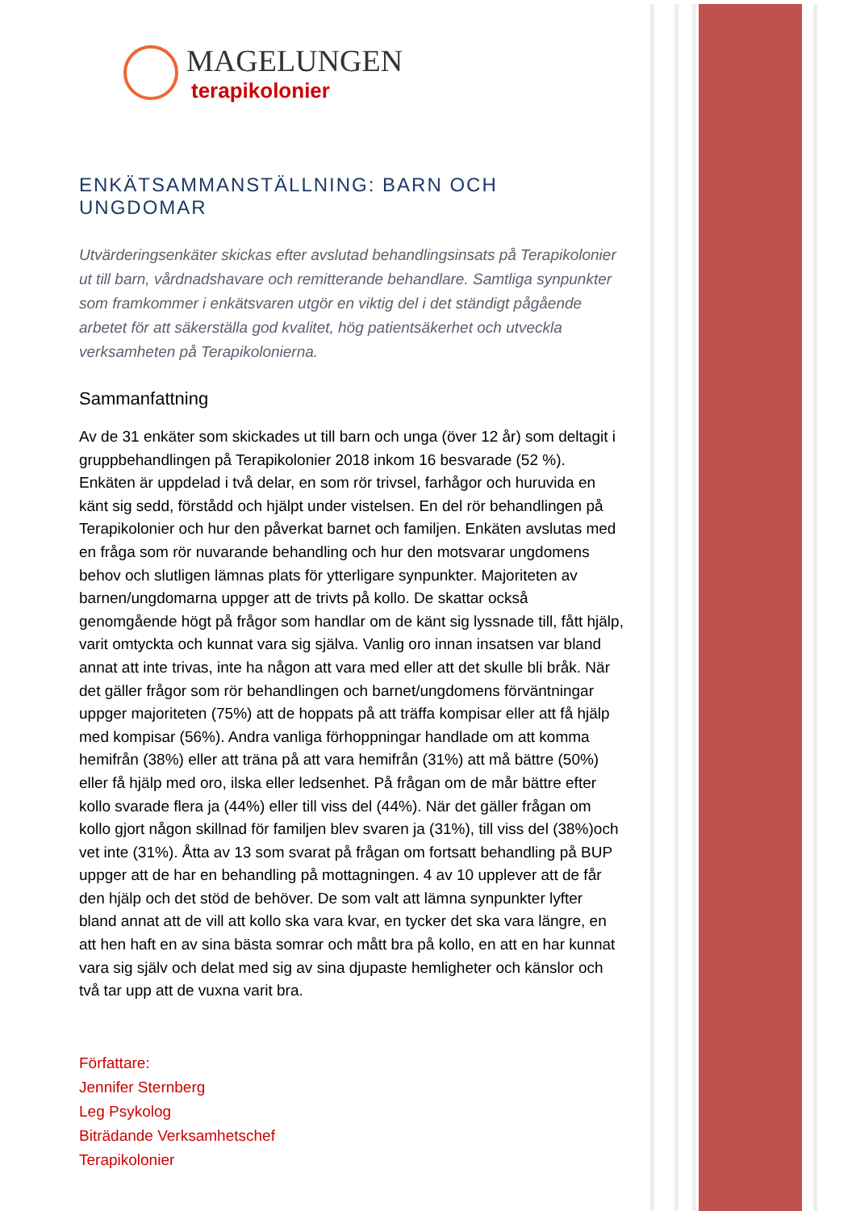MAGELUNGEN
terapikolonier
ENKÄTSAMMANSTÄLLNING: BARN OCH UNGDOMAR
Utvärderingsenkäter skickas efter avslutad behandlingsinsats på Terapikolonier ut till barn, vårdnadshavare och remitterande behandlare. Samtliga synpunkter som framkommer i enkätsvaren utgör en viktig del i det ständigt pågående arbetet för att säkerställa god kvalitet, hög patientsäkerhet och utveckla verksamheten på Terapikolonierna.
Sammanfattning
Av de 31 enkäter som skickades ut till barn och unga (över 12 år) som deltagit i gruppbehandlingen på Terapikolonier 2018 inkom 16 besvarade (52 %). Enkäten är uppdelad i två delar, en som rör trivsel, farhågor och huruvida en känt sig sedd, förstådd och hjälpt under vistelsen. En del rör behandlingen på Terapikolonier och hur den påverkat barnet och familjen. Enkäten avslutas med en fråga som rör nuvarande behandling och hur den motsvarar ungdomens behov och slutligen lämnas plats för ytterligare synpunkter. Majoriteten av barnen/ungdomarna uppger att de trivts på kollo. De skattar också genomgående högt på frågor som handlar om de känt sig lyssnade till, fått hjälp, varit omtyckta och kunnat vara sig själva. Vanlig oro innan insatsen var bland annat att inte trivas, inte ha någon att vara med eller att det skulle bli bråk. När det gäller frågor som rör behandlingen och barnet/ungdomens förväntningar uppger majoriteten (75%) att de hoppats på att träffa kompisar eller att få hjälp med kompisar (56%). Andra vanliga förhoppningar handlade om att komma hemifrån (38%) eller att träna på att vara hemifrån (31%) att må bättre (50%) eller få hjälp med oro, ilska eller ledsenhet. På frågan om de mår bättre efter kollo svarade flera ja (44%) eller till viss del (44%). När det gäller frågan om kollo gjort någon skillnad för familjen blev svaren ja (31%), till viss del (38%)och vet inte (31%). Åtta av 13 som svarat på frågan om fortsatt behandling på BUP uppger att de har en behandling på mottagningen. 4 av 10 upplever att de får den hjälp och det stöd de behöver. De som valt att lämna synpunkter lyfter bland annat att de vill att kollo ska vara kvar, en tycker det ska vara längre, en att hen haft en av sina bästa somrar och mått bra på kollo, en att en har kunnat vara sig själv och delat med sig av sina djupaste hemligheter och känslor och två tar upp att de vuxna varit bra.
Författare:
Jennifer Sternberg
Leg Psykolog
Biträdande Verksamhetschef
Terapikolonier